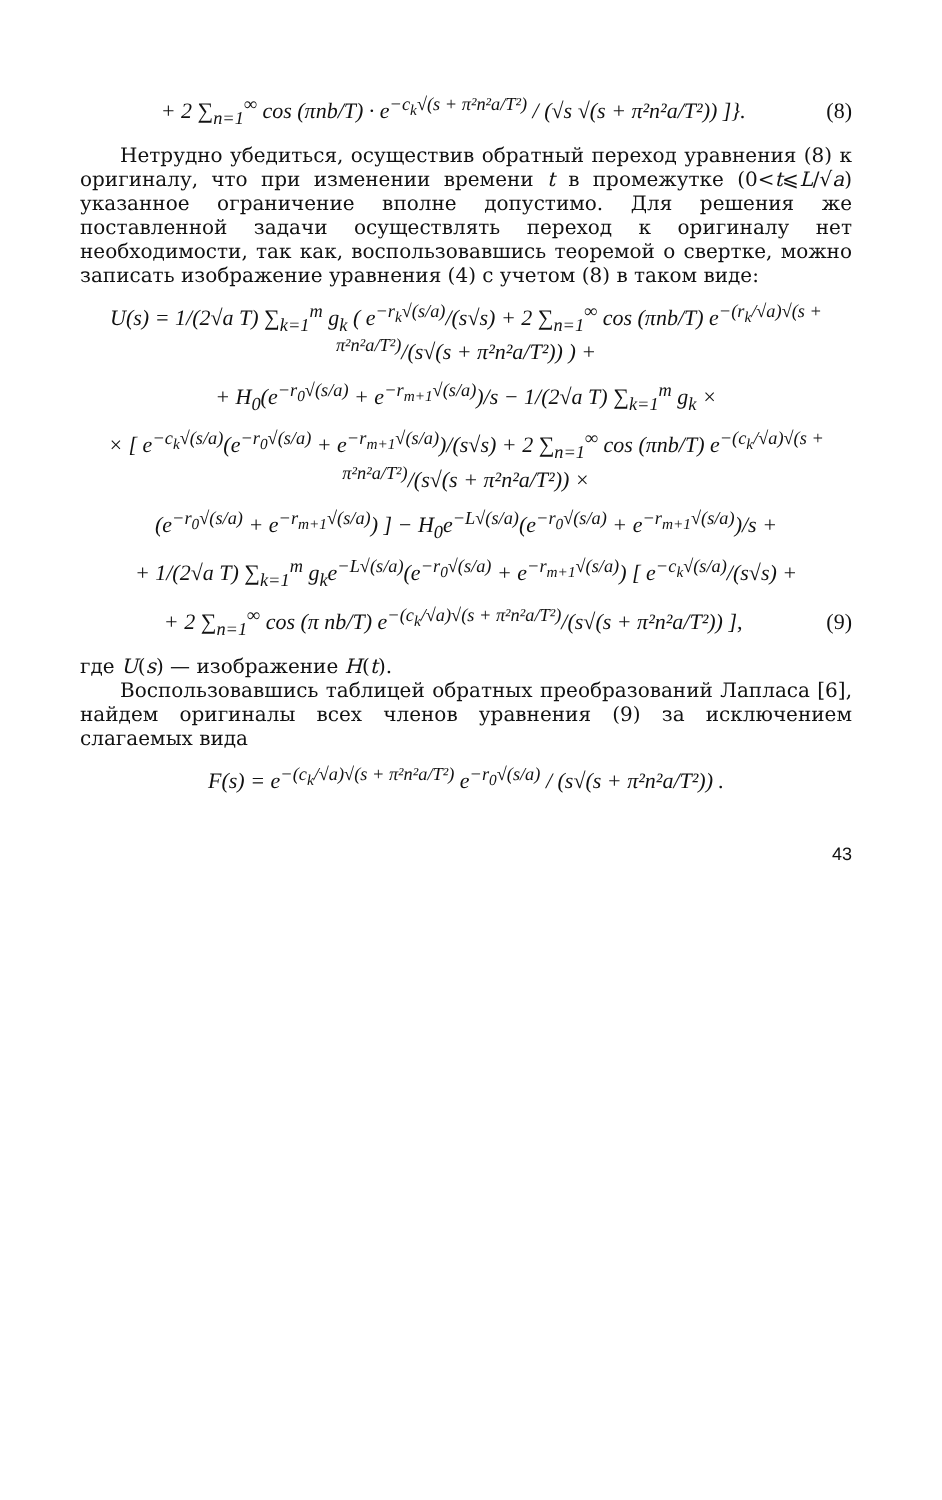+ 2 ∑<sub>n=1</sub><sup>∞</sup> cos (πnb/T) · e<sup>−c<sub>k</sub>√(s + π²n²a/T²)</sup> / (√s √(s + π²n²a/T²)) ]}. (8)
Нетрудно убедиться, осуществив обратный переход уравнения (8) к оригиналу, что при изменении времени t в промежутке (0<t⩽L/√a) указанное ограничение вполне допустимо. Для решения же поставленной задачи осуществлять переход к оригиналу нет необходимости, так как, воспользовавшись теоремой о свертке, можно записать изображение уравнения (4) с учетом (8) в таком виде:
U(s) = 1/(2√a T) ∑<sub>k=1</sub><sup>m</sup> g<sub>k</sub> ( e<sup>−r<sub>k</sub>√(s/a)</sup>/(s√s) + 2 ∑<sub>n=1</sub><sup>∞</sup> cos (πnb/T) e<sup>−(r<sub>k</sub>/√a)√(s + π²n²a/T²)</sup>/(s√(s + π²n²a/T²)) ) +
+ H<sub>0</sub>(e<sup>−r<sub>0</sub>√(s/a)</sup> + e<sup>−r<sub>m+1</sub>√(s/a)</sup>)/s − 1/(2√a T) ∑<sub>k=1</sub><sup>m</sup> g<sub>k</sub> ×
× [ e<sup>−c<sub>k</sub>√(s/a)</sup>(e<sup>−r<sub>0</sub>√(s/a)</sup> + e<sup>−r<sub>m+1</sub>√(s/a)</sup>)/(s√s) + 2 ∑<sub>n=1</sub><sup>∞</sup> cos (πnb/T) e<sup>−(c<sub>k</sub>/√a)√(s + π²n²a/T²)</sup>/(s√(s + π²n²a/T²)) ×
(e<sup>−r<sub>0</sub>√(s/a)</sup> + e<sup>−r<sub>m+1</sub>√(s/a)</sup>) ] − H<sub>0</sub>e<sup>−L√(s/a)</sup>(e<sup>−r<sub>0</sub>√(s/a)</sup> + e<sup>−r<sub>m+1</sub>√(s/a)</sup>)/s +
+ 1/(2√a T) ∑<sub>k=1</sub><sup>m</sup> g<sub>k</sub>e<sup>−L√(s/a)</sup>(e<sup>−r<sub>0</sub>√(s/a)</sup> + e<sup>−r<sub>m+1</sub>√(s/a)</sup>) [ e<sup>−c<sub>k</sub>√(s/a)</sup>/(s√s) +
+ 2 ∑<sub>n=1</sub><sup>∞</sup> cos (π nb/T) e<sup>−(c<sub>k</sub>/√a)√(s + π²n²a/T²)</sup>/(s√(s + π²n²a/T²)) ], (9)
где U(s) — изображение H(t).
Воспользовавшись таблицей обратных преобразований Лапласа [6], найдем оригиналы всех членов уравнения (9) за исключением слагаемых вида
F(s) = e<sup>−(c<sub>k</sub>/√a)√(s + π²n²a/T²)</sup> e<sup>−r<sub>0</sub>√(s/a)</sup> / (s√(s + π²n²a/T²)) .
43